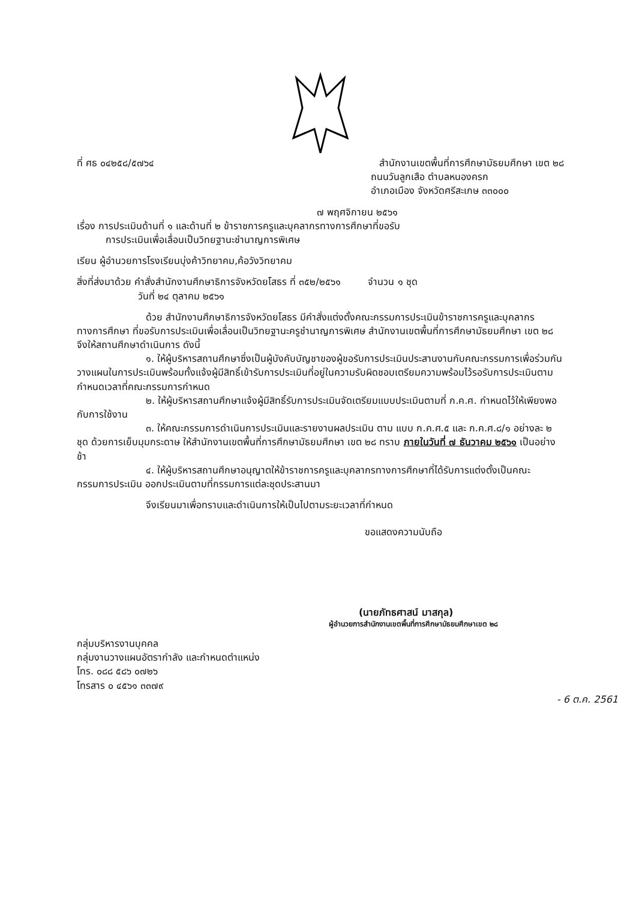ที่ ศธ ๐๔๒๕๘/๕๗๖๔
สำนักงานเขตพื้นที่การศึกษามัธยมศึกษา เขต ๒๘
ถนนวันลูกเสือ ตำบลหนองครก
อำเภอเมือง จังหวัดศรีสะเกษ ๓๓๐๐๐
๗ พฤศจิกายน ๒๕๖๑
เรื่อง การประเมินด้านที่ ๑ และด้านที่ ๒ ข้าราชการครูและบุคลากรทางการศึกษาที่ขอรับ
การประเมินเพื่อเลื่อนเป็นวิทยฐานะชำนาญการพิเศษ
เรียน ผู้อำนวยการโรงเรียนบุ่งค้าวิทยาคม,ค้อวังวิทยาคม
สิ่งที่ส่งมาด้วย คำสั่งสำนักงานศึกษาธิการจังหวัดยโสธร ที่ ๓๕๒/๒๕๖๑ จำนวน ๑ ชุด
วันที่ ๒๔ ตุลาคม ๒๕๖๑
ด้วย สำนักงานศึกษาธิการจังหวัดยโสธร มีคำสั่งแต่งตั้งคณะกรรมการประเมินข้าราชการครูและบุคลากรทางการศึกษา ที่ขอรับการประเมินเพื่อเลื่อนเป็นวิทยฐานะครูชำนาญการพิเศษ สำนักงานเขตพื้นที่การศึกษามัธยมศึกษา เขต ๒๘ จึงให้สถานศึกษาดำเนินการ ดังนี้
๑. ให้ผู้บริหารสถานศึกษาซึ่งเป็นผู้บังคับบัญชาของผู้ขอรับการประเมินประสานงานกับคณะกรรมการเพื่อร่วมกันวางแผนในการประเมินพร้อมทั้งแจ้งผู้มีสิทธิ์เข้ารับการประเมินที่อยู่ในความรับผิดชอบเตรียมความพร้อมไว้รอรับการประเมินตามกำหนดเวลาที่คณะกรรมการกำหนด
๒. ให้ผู้บริหารสถานศึกษาแจ้งผู้มีสิทธิ์รับการประเมินจัดเตรียมแบบประเมินตามที่ ก.ค.ศ. กำหนดไว้ให้เพียงพอกับการใช้งาน
๓. ให้คณะกรรมการดำเนินการประเมินและรายงานผลประเมิน ตาม แบบ ก.ค.ศ.๕ และ ก.ค.ศ.๘/๑ อย่างละ ๒ ชุด ด้วยการเย็บมุมกระดาษ ให้สำนักงานเขตพื้นที่การศึกษามัธยมศึกษา เขต ๒๘ ทราบ ภายในวันที่ ๗ ธันวาคม ๒๕๖๑ เป็นอย่างช้า
๔. ให้ผู้บริหารสถานศึกษาอนุญาตให้ข้าราชการครูและบุคลากรทางการศึกษาที่ได้รับการแต่งตั้งเป็นคณะกรรมการประเมิน ออกประเมินตามที่กรรมการแต่ละชุดประสานมา
จึงเรียนมาเพื่อทราบและดำเนินการให้เป็นไปตามระยะเวลาที่กำหนด
ขอแสดงความนับถือ
(นายภัทธศาสน์ มาสกุล)
ผู้อำนวยการสำนักงานเขตพื้นที่การศึกษามัธยมศึกษาเขต ๒๘
กลุ่มบริหารงานบุคคล
กลุ่มงานวางแผนอัตรากำลัง และกำหนดตำแหน่ง
โทร. ๐๘๘ ๕๘๖ ๐๗๒๖
โทรสาร ๐ ๔๕๖๑ ๓๓๗๙
- 6 ต.ค. 2561